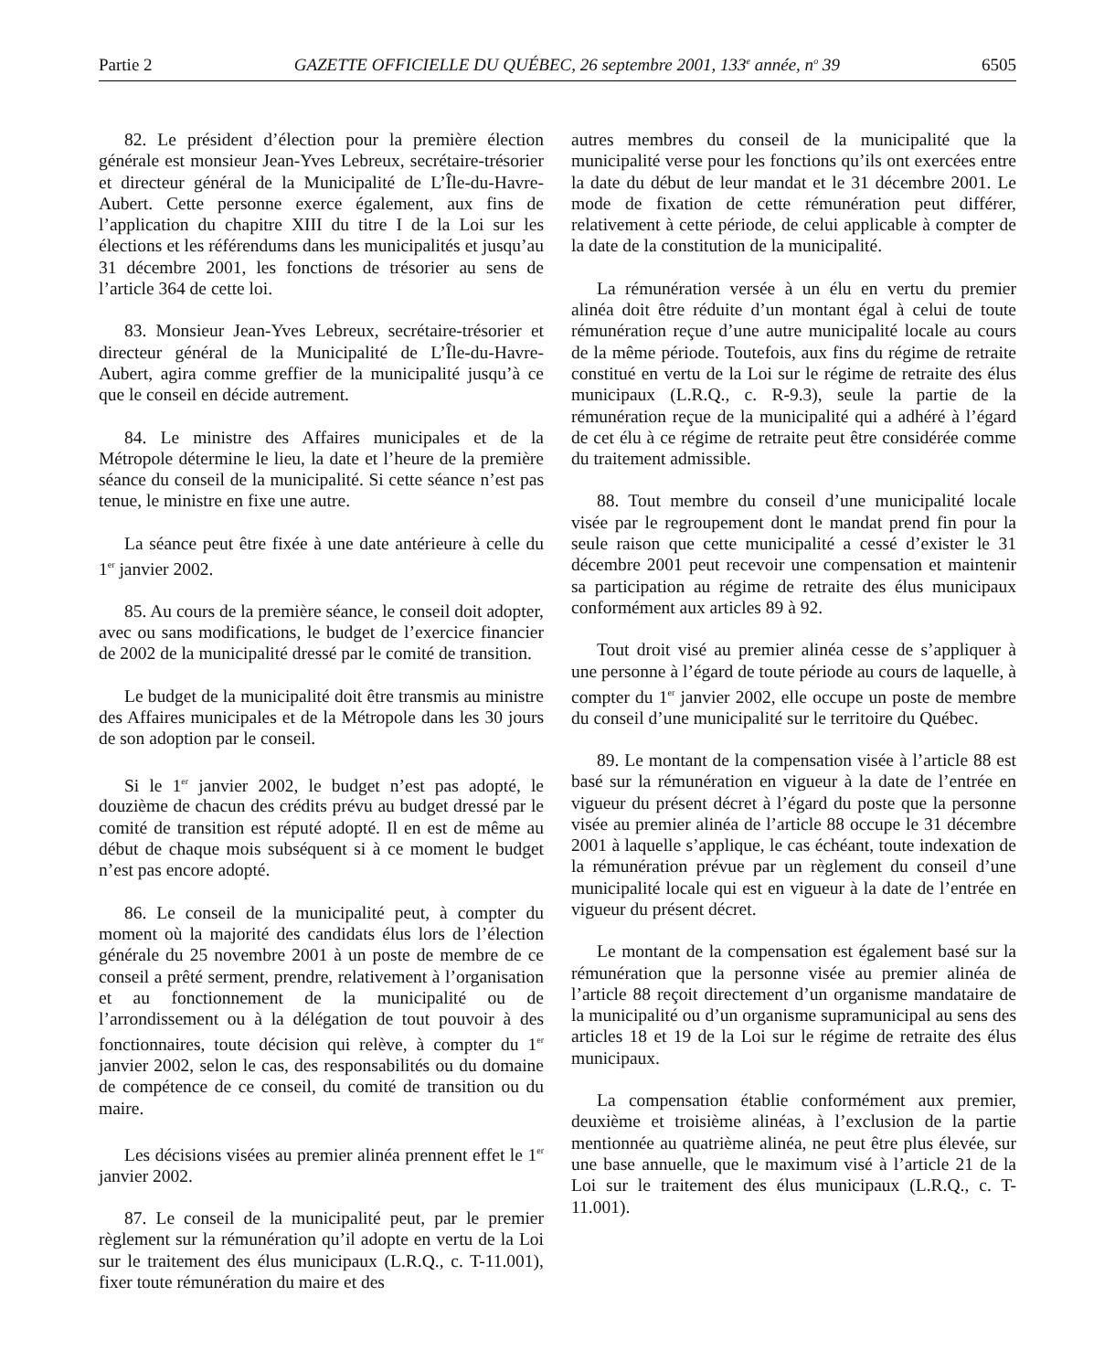Partie 2 GAZETTE OFFICIELLE DU QUÉBEC, 26 septembre 2001, 133<sup>e</sup> année, n<sup>o</sup> 39 6505
82. Le président d’élection pour la première élection générale est monsieur Jean-Yves Lebreux, secrétaire-trésorier et directeur général de la Municipalité de L’Île-du-Havre-Aubert. Cette personne exerce également, aux fins de l’application du chapitre XIII du titre I de la Loi sur les élections et les référendums dans les municipalités et jusqu’au 31 décembre 2001, les fonctions de trésorier au sens de l’article 364 de cette loi.
83. Monsieur Jean-Yves Lebreux, secrétaire-trésorier et directeur général de la Municipalité de L’Île-du-Havre-Aubert, agira comme greffier de la municipalité jusqu’à ce que le conseil en décide autrement.
84. Le ministre des Affaires municipales et de la Métropole détermine le lieu, la date et l’heure de la première séance du conseil de la municipalité. Si cette séance n’est pas tenue, le ministre en fixe une autre.
La séance peut être fixée à une date antérieure à celle du 1<sup>er</sup> janvier 2002.
85. Au cours de la première séance, le conseil doit adopter, avec ou sans modifications, le budget de l’exercice financier de 2002 de la municipalité dressé par le comité de transition.
Le budget de la municipalité doit être transmis au ministre des Affaires municipales et de la Métropole dans les 30 jours de son adoption par le conseil.
Si le 1<sup>er</sup> janvier 2002, le budget n’est pas adopté, le douzième de chacun des crédits prévu au budget dressé par le comité de transition est réputé adopté. Il en est de même au début de chaque mois subséquent si à ce moment le budget n’est pas encore adopté.
86. Le conseil de la municipalité peut, à compter du moment où la majorité des candidats élus lors de l’élection générale du 25 novembre 2001 à un poste de membre de ce conseil a prêté serment, prendre, relativement à l’organisation et au fonctionnement de la municipalité ou de l’arrondissement ou à la délégation de tout pouvoir à des fonctionnaires, toute décision qui relève, à compter du 1<sup>er</sup> janvier 2002, selon le cas, des responsabilités ou du domaine de compétence de ce conseil, du comité de transition ou du maire.
Les décisions visées au premier alinéa prennent effet le 1<sup>er</sup> janvier 2002.
87. Le conseil de la municipalité peut, par le premier règlement sur la rémunération qu’il adopte en vertu de la Loi sur le traitement des élus municipaux (L.R.Q., c. T-11.001), fixer toute rémunération du maire et des
autres membres du conseil de la municipalité que la municipalité verse pour les fonctions qu’ils ont exercées entre la date du début de leur mandat et le 31 décembre 2001. Le mode de fixation de cette rémunération peut différer, relativement à cette période, de celui applicable à compter de la date de la constitution de la municipalité.
La rémunération versée à un élu en vertu du premier alinéa doit être réduite d’un montant égal à celui de toute rémunération reçue d’une autre municipalité locale au cours de la même période. Toutefois, aux fins du régime de retraite constitué en vertu de la Loi sur le régime de retraite des élus municipaux (L.R.Q., c. R-9.3), seule la partie de la rémunération reçue de la municipalité qui a adhéré à l’égard de cet élu à ce régime de retraite peut être considérée comme du traitement admissible.
88. Tout membre du conseil d’une municipalité locale visée par le regroupement dont le mandat prend fin pour la seule raison que cette municipalité a cessé d’exister le 31 décembre 2001 peut recevoir une compensation et maintenir sa participation au régime de retraite des élus municipaux conformément aux articles 89 à 92.
Tout droit visé au premier alinéa cesse de s’appliquer à une personne à l’égard de toute période au cours de laquelle, à compter du 1<sup>er</sup> janvier 2002, elle occupe un poste de membre du conseil d’une municipalité sur le territoire du Québec.
89. Le montant de la compensation visée à l’article 88 est basé sur la rémunération en vigueur à la date de l’entrée en vigueur du présent décret à l’égard du poste que la personne visée au premier alinéa de l’article 88 occupe le 31 décembre 2001 à laquelle s’applique, le cas échéant, toute indexation de la rémunération prévue par un règlement du conseil d’une municipalité locale qui est en vigueur à la date de l’entrée en vigueur du présent décret.
Le montant de la compensation est également basé sur la rémunération que la personne visée au premier alinéa de l’article 88 reçoit directement d’un organisme mandataire de la municipalité ou d’un organisme supramunicipal au sens des articles 18 et 19 de la Loi sur le régime de retraite des élus municipaux.
La compensation établie conformément aux premier, deuxième et troisième alinéas, à l’exclusion de la partie mentionnée au quatrième alinéa, ne peut être plus élevée, sur une base annuelle, que le maximum visé à l’article 21 de la Loi sur le traitement des élus municipaux (L.R.Q., c. T-11.001).